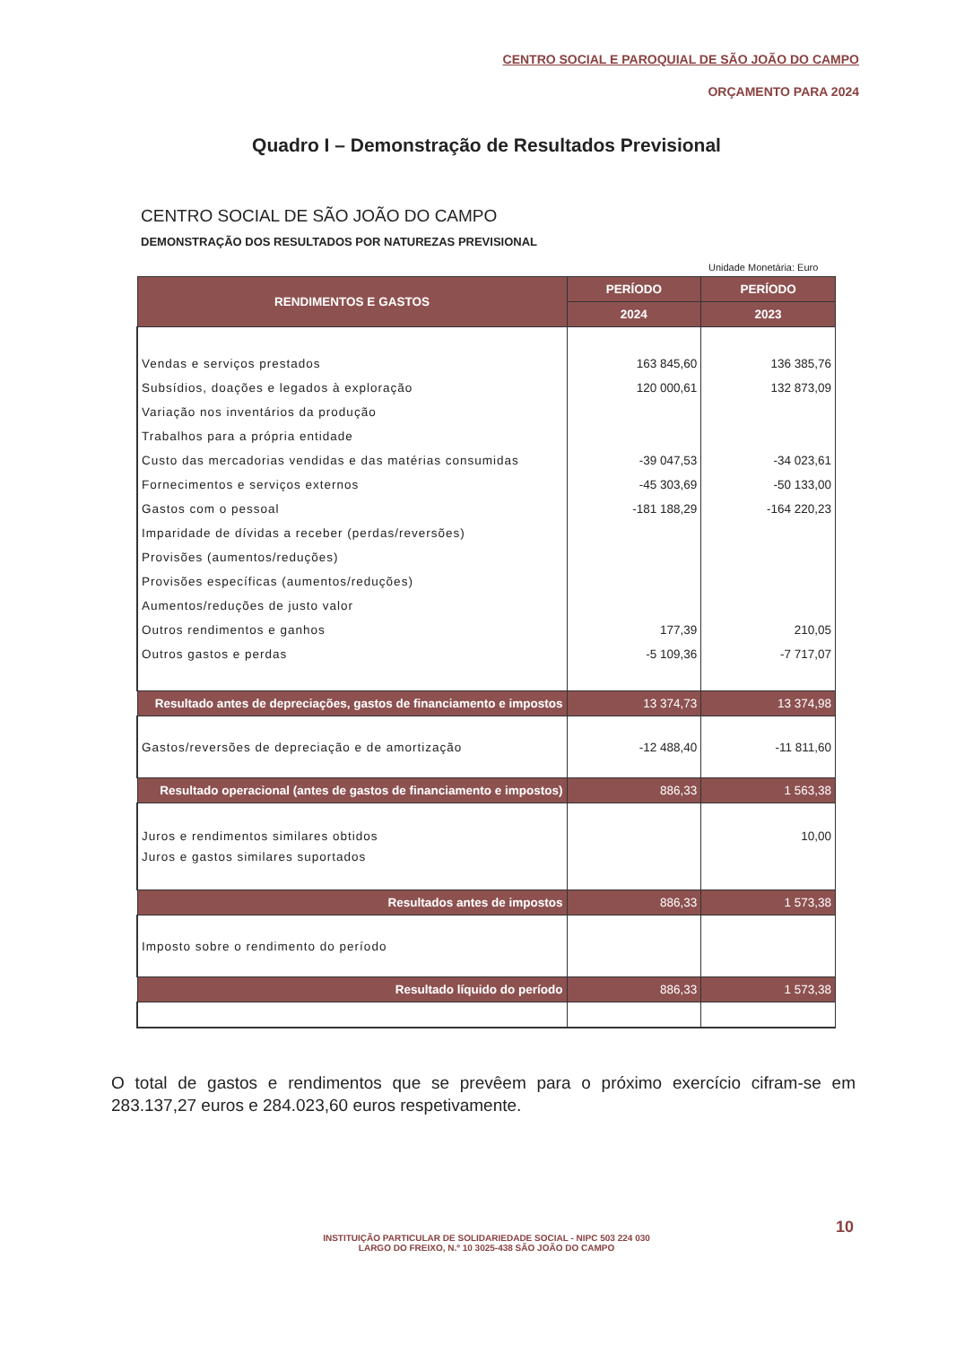CENTRO SOCIAL E PAROQUIAL DE SÃO JOÃO DO CAMPO
ORÇAMENTO PARA 2024
Quadro I – Demonstração de Resultados Previsional
CENTRO SOCIAL DE SÃO JOÃO DO CAMPO
DEMONSTRAÇÃO DOS RESULTADOS POR NATUREZAS PREVISIONAL
Unidade Monetária: Euro
| RENDIMENTOS E GASTOS | PERÍODO | PERÍODO |
| --- | --- | --- |
| | 2024 | 2023 |
| Vendas e serviços prestados | 163 845,60 | 136 385,76 |
| Subsídios, doações e legados à exploração | 120 000,61 | 132 873,09 |
| Variação nos inventários da produção | | |
| Trabalhos para a própria entidade | | |
| Custo das mercadorias vendidas e das matérias consumidas | -39 047,53 | -34 023,61 |
| Fornecimentos e serviços externos | -45 303,69 | -50 133,00 |
| Gastos com o pessoal | -181 188,29 | -164 220,23 |
| Imparidade de dívidas a receber (perdas/reversões) | | |
| Provisões (aumentos/reduções) | | |
| Provisões específicas (aumentos/reduções) | | |
| Aumentos/reduções de justo valor | | |
| Outros rendimentos e ganhos | 177,39 | 210,05 |
| Outros gastos e perdas | -5 109,36 | -7 717,07 |
| Resultado antes de depreciações, gastos de financiamento e impostos | 13 374,73 | 13 374,98 |
| Gastos/reversões de depreciação e de amortização | -12 488,40 | -11 811,60 |
| Resultado operacional (antes de gastos de financiamento e impostos) | 886,33 | 1 563,38 |
| Juros e rendimentos similares obtidos | | 10,00 |
| Juros e gastos similares suportados | | |
| Resultados antes de impostos | 886,33 | 1 573,38 |
| Imposto sobre o rendimento do período | | |
| Resultado líquido do período | 886,33 | 1 573,38 |
O total de gastos e rendimentos que se prevêem para o próximo exercício cifram-se em 283.137,27 euros e 284.023,60 euros respetivamente.
10
INSTITUIÇÃO PARTICULAR DE SOLIDARIEDADE SOCIAL - NIPC 503 224 030
LARGO DO FREIXO, N.º 10 3025-438 SÃO JOÃO DO CAMPO